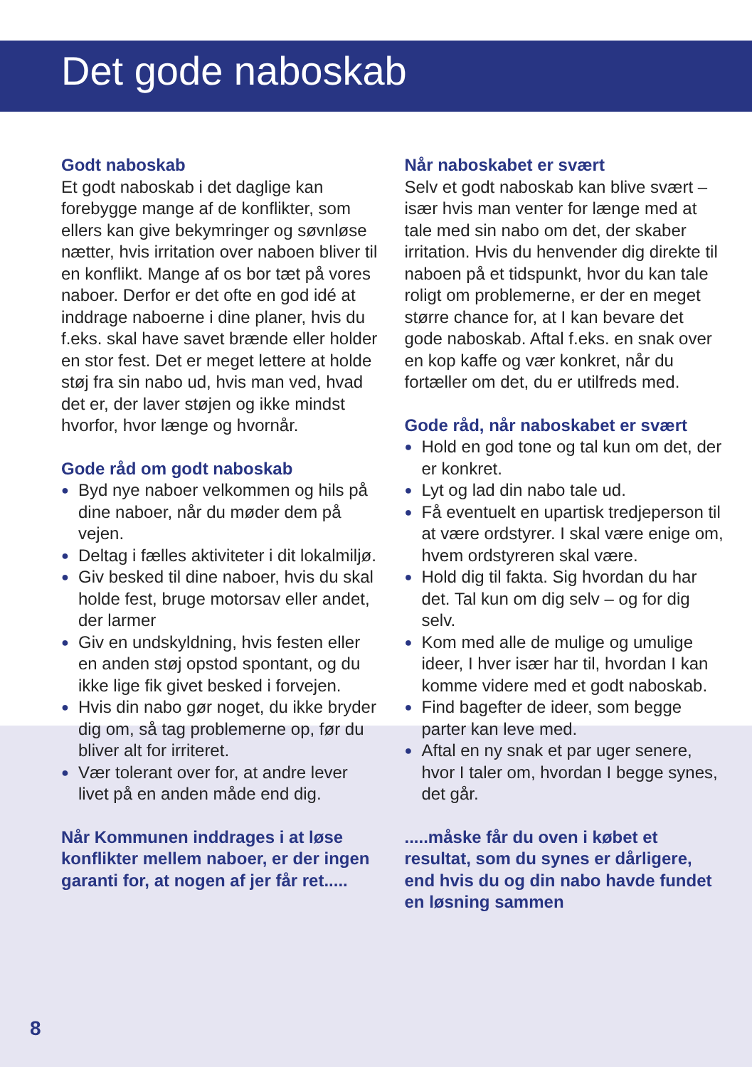Det gode naboskab
Godt naboskab
Et godt naboskab i det daglige kan forebygge mange af de konflikter, som ellers kan give bekymringer og søvnløse nætter, hvis irritation over naboen bliver til en konflikt. Mange af os bor tæt på vores naboer. Derfor er det ofte en god idé at inddrage naboerne i dine planer, hvis du f.eks. skal have savet brænde eller holder en stor fest. Det er meget lettere at holde støj fra sin nabo ud, hvis man ved, hvad det er, der laver støjen og ikke mindst hvorfor, hvor længe og hvornår.
Gode råd om godt naboskab
● Byd nye naboer velkommen og hils på dine naboer, når du møder dem på vejen.
● Deltag i fælles aktiviteter i dit lokalmiljø.
● Giv besked til dine naboer, hvis du skal holde fest, bruge motorsav eller andet, der larmer
● Giv en undskyldning, hvis festen eller en anden støj opstod spontant, og du ikke lige fik givet besked i forvejen.
● Hvis din nabo gør noget, du ikke bryder dig om, så tag problemerne op, før du bliver alt for irriteret.
● Vær tolerant over for, at andre lever livet på en anden måde end dig.
Når Kommunen inddrages i at løse konflikter mellem naboer, er der ingen garanti for, at nogen af jer får ret.....
Når naboskabet er svært
Selv et godt naboskab kan blive svært – især hvis man venter for længe med at tale med sin nabo om det, der skaber irritation. Hvis du henvender dig direkte til naboen på et tidspunkt, hvor du kan tale roligt om problemerne, er der en meget større chance for, at I kan bevare det gode naboskab. Aftal f.eks. en snak over en kop kaffe og vær konkret, når du fortæller om det, du er utilfreds med.
Gode råd, når naboskabet er svært
● Hold en god tone og tal kun om det, der er konkret.
● Lyt og lad din nabo tale ud.
● Få eventuelt en upartisk tredjeperson til at være ordstyrer. I skal være enige om, hvem ordstyreren skal være.
● Hold dig til fakta. Sig hvordan du har det. Tal kun om dig selv – og for dig selv.
● Kom med alle de mulige og umulige ideer, I hver især har til, hvordan I kan komme videre med et godt naboskab.
● Find bagefter de ideer, som begge parter kan leve med.
● Aftal en ny snak et par uger senere, hvor I taler om, hvordan I begge synes, det går.
.....måske får du oven i købet et resultat, som du synes er dårligere, end hvis du og din nabo havde fundet en løsning sammen
8